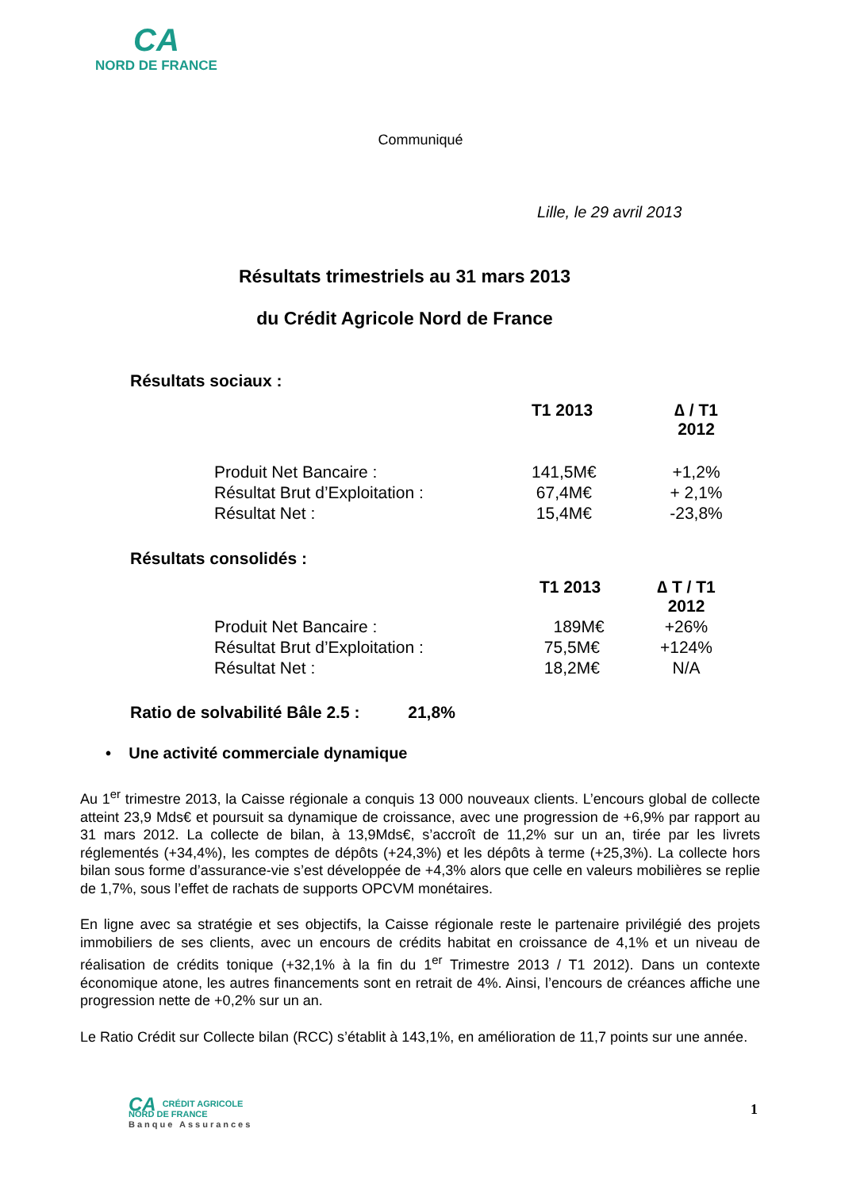CA
NORD DE FRANCE
Communiqué
Lille, le 29 avril 2013
Résultats trimestriels au 31 mars 2013
du Crédit Agricole Nord de France
Résultats sociaux :
| | T1 2013 | ∆ / T1 2012 |
| --- | --- | --- |
| Produit Net Bancaire : | 141,5M€ | +1,2% |
| Résultat Brut d’Exploitation : | 67,4M€ | + 2,1% |
| Résultat Net : | 15,4M€ | -23,8% |
Résultats consolidés :
| | T1 2013 | ∆ T / T1 2012 |
| --- | --- | --- |
| Produit Net Bancaire : | 189M€ | +26% |
| Résultat Brut d’Exploitation : | 75,5M€ | +124% |
| Résultat Net : | 18,2M€ | N/A |
Ratio de solvabilité Bâle 2.5 : 21,8%
• Une activité commerciale dynamique
Au 1<sup>er</sup> trimestre 2013, la Caisse régionale a conquis 13 000 nouveaux clients. L’encours global de collecte atteint 23,9 Mds€ et poursuit sa dynamique de croissance, avec une progression de +6,9% par rapport au 31 mars 2012. La collecte de bilan, à 13,9Mds€, s’accroît de 11,2% sur un an, tirée par les livrets réglementés (+34,4%), les comptes de dépôts (+24,3%) et les dépôts à terme (+25,3%). La collecte hors bilan sous forme d’assurance-vie s’est développée de +4,3% alors que celle en valeurs mobilières se replie de 1,7%, sous l’effet de rachats de supports OPCVM monétaires.
En ligne avec sa stratégie et ses objectifs, la Caisse régionale reste le partenaire privilégié des projets immobiliers de ses clients, avec un encours de crédits habitat en croissance de 4,1% et un niveau de réalisation de crédits tonique (+32,1% à la fin du 1<sup>er</sup> Trimestre 2013 / T1 2012). Dans un contexte économique atone, les autres financements sont en retrait de 4%. Ainsi, l’encours de créances affiche une progression nette de +0,2% sur un an.
Le Ratio Crédit sur Collecte bilan (RCC) s’établit à 143,1%, en amélioration de 11,7 points sur une année.
CA CRÉDIT AGRICOLE
NORD DE FRANCE
Banque Assurances
1